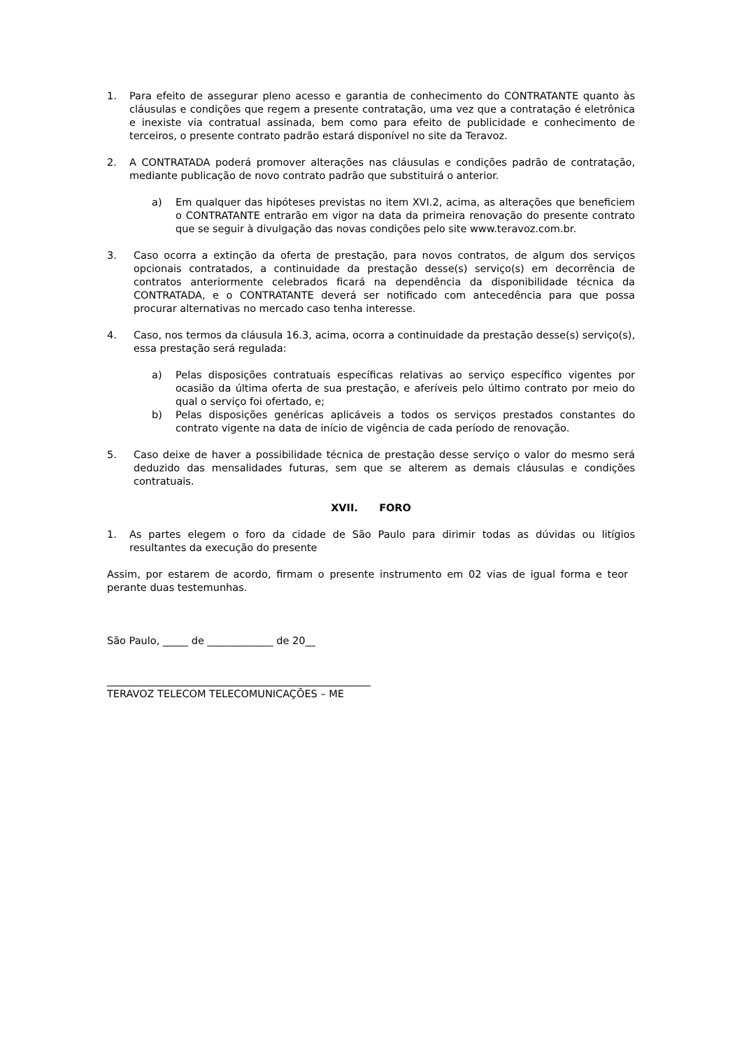1. Para efeito de assegurar pleno acesso e garantia de conhecimento do CONTRATANTE quanto às cláusulas e condições que regem a presente contratação, uma vez que a contratação é eletrônica e inexiste via contratual assinada, bem como para efeito de publicidade e conhecimento de terceiros, o presente contrato padrão estará disponível no site da Teravoz.
2. A CONTRATADA poderá promover alterações nas cláusulas e condições padrão de contratação, mediante publicação de novo contrato padrão que substituirá o anterior.
a) Em qualquer das hipóteses previstas no item XVI.2, acima, as alterações que beneficiem o CONTRATANTE entrarão em vigor na data da primeira renovação do presente contrato que se seguir à divulgação das novas condições pelo site www.teravoz.com.br.
3. Caso ocorra a extinção da oferta de prestação, para novos contratos, de algum dos serviços opcionais contratados, a continuidade da prestação desse(s) serviço(s) em decorrência de contratos anteriormente celebrados ficará na dependência da disponibilidade técnica da CONTRATADA, e o CONTRATANTE deverá ser notificado com antecedência para que possa procurar alternativas no mercado caso tenha interesse.
4. Caso, nos termos da cláusula 16.3, acima, ocorra a continuidade da prestação desse(s) serviço(s), essa prestação será regulada:
a) Pelas disposições contratuais específicas relativas ao serviço específico vigentes por ocasião da última oferta de sua prestação, e aferíveis pelo último contrato por meio do qual o serviço foi ofertado, e;
b) Pelas disposições genéricas aplicáveis a todos os serviços prestados constantes do contrato vigente na data de início de vigência de cada período de renovação.
5. Caso deixe de haver a possibilidade técnica de prestação desse serviço o valor do mesmo será deduzido das mensalidades futuras, sem que se alterem as demais cláusulas e condições contratuais.
XVII. FORO
1. As partes elegem o foro da cidade de São Paulo para dirimir todas as dúvidas ou litígios resultantes da execução do presente
Assim, por estarem de acordo, firmam o presente instrumento em 02 vias de igual forma e teor perante duas testemunhas.
São Paulo, _____ de _____________ de 20__
____________________________________________________
TERAVOZ TELECOM TELECOMUNICAÇÕES – ME